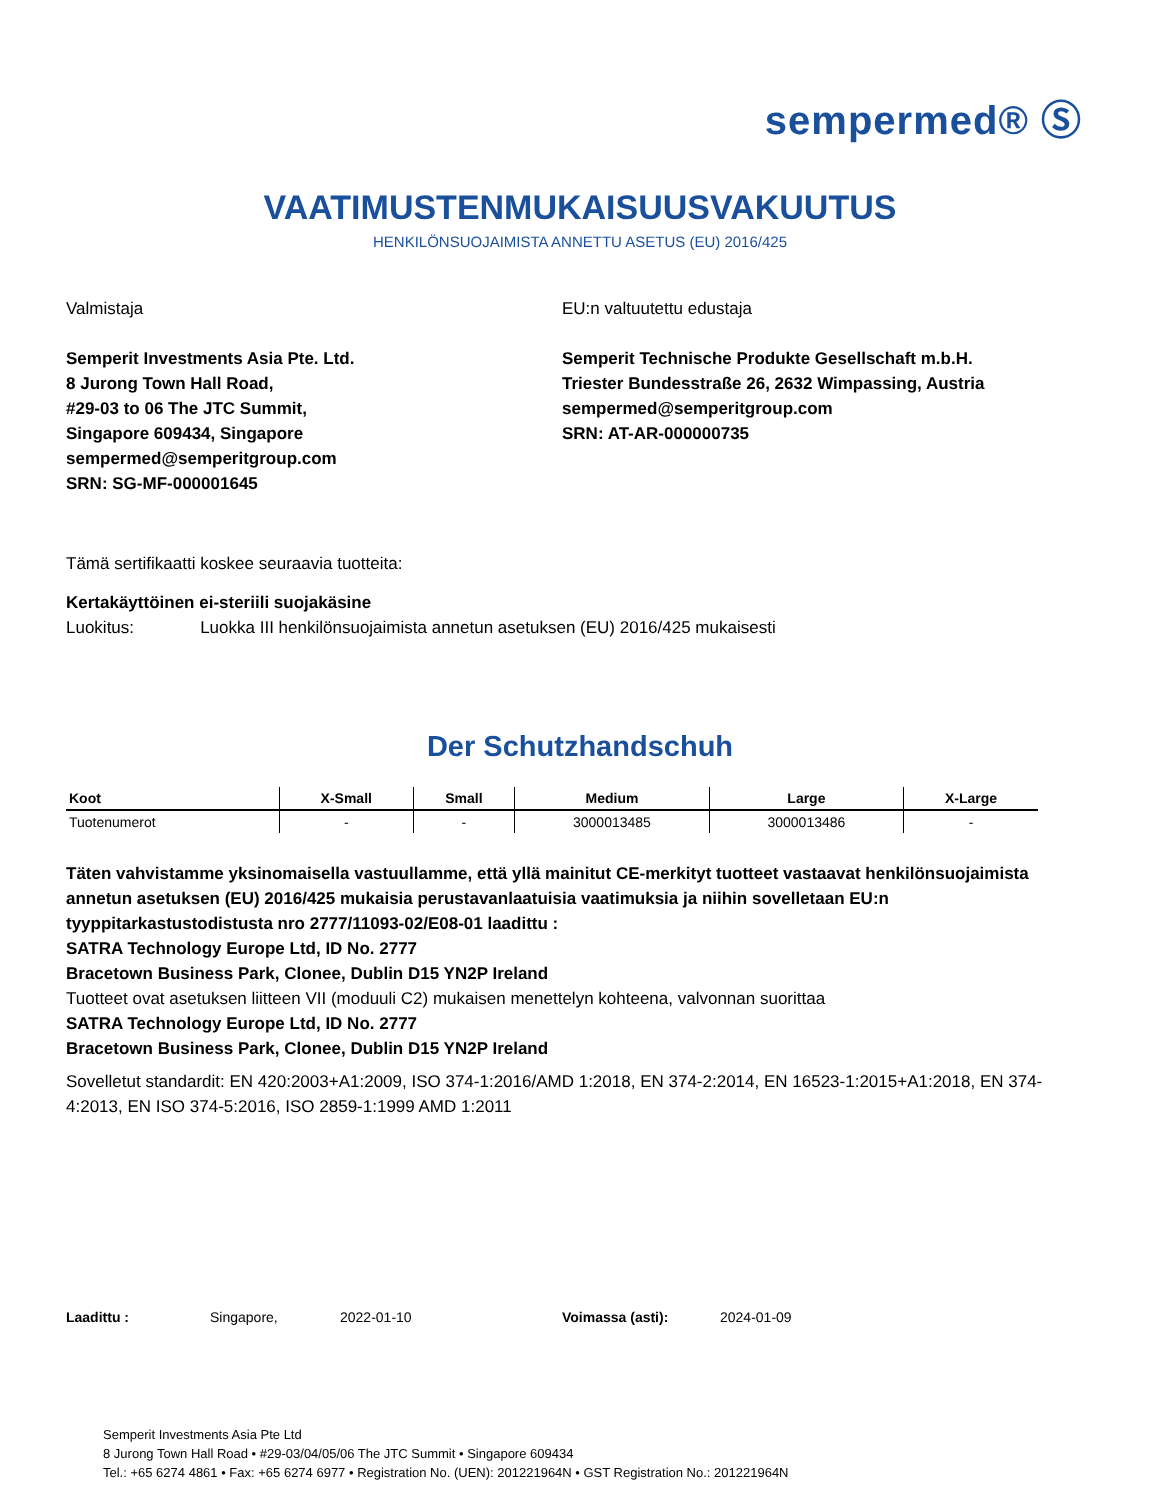sempermed® Ⓢ
VAATIMUSTENMUKAISUUSVAKUUTUS
HENKILÖNSUOJAIMISTA ANNETTU ASETUS (EU) 2016/425
Valmistaja
Semperit Investments Asia Pte. Ltd.
8 Jurong Town Hall Road,
#29-03 to 06 The JTC Summit,
Singapore 609434, Singapore
sempermed@semperitgroup.com
SRN: SG-MF-000001645
EU:n valtuutettu edustaja
Semperit Technische Produkte Gesellschaft m.b.H.
Triester Bundesstraße 26, 2632 Wimpassing, Austria
sempermed@semperitgroup.com
SRN: AT-AR-000000735
Tämä sertifikaatti koskee seuraavia tuotteita:
Kertakäyttöinen ei-steriili suojakäsine
Luokitus: Luokka III henkilönsuojaimista annetun asetuksen (EU) 2016/425 mukaisesti
Der Schutzhandschuh
| Koot | X-Small | Small | Medium | Large | X-Large |
| --- | --- | --- | --- | --- | --- |
| Tuotenumerot | - | - | 3000013485 | 3000013486 | - |
Täten vahvistamme yksinomaisella vastuullamme, että yllä mainitut CE-merkityt tuotteet vastaavat henkilönsuojaimista annetun asetuksen (EU) 2016/425 mukaisia perustavanlaatuisia vaatimuksia ja niihin sovelletaan EU:n tyyppitarkastustodistusta nro 2777/11093-02/E08-01 laadittu :
SATRA Technology Europe Ltd, ID No. 2777
Bracetown Business Park, Clonee, Dublin D15 YN2P Ireland
Tuotteet ovat asetuksen liitteen VII (moduuli C2) mukaisen menettelyn kohteena, valvonnan suorittaa
SATRA Technology Europe Ltd, ID No. 2777
Bracetown Business Park, Clonee, Dublin D15 YN2P Ireland
Sovelletut standardit: EN 420:2003+A1:2009, ISO 374-1:2016/AMD 1:2018, EN 374-2:2014, EN 16523-1:2015+A1:2018, EN 374-4:2013, EN ISO 374-5:2016, ISO 2859-1:1999 AMD 1:2011
Laadittu : Singapore, 2022-01-10 Voimassa (asti): 2024-01-09
Semperit Investments Asia Pte Ltd
8 Jurong Town Hall Road • #29-03/04/05/06 The JTC Summit • Singapore 609434
Tel.: +65 6274 4861 • Fax: +65 6274 6977 • Registration No. (UEN): 201221964N • GST Registration No.: 201221964N